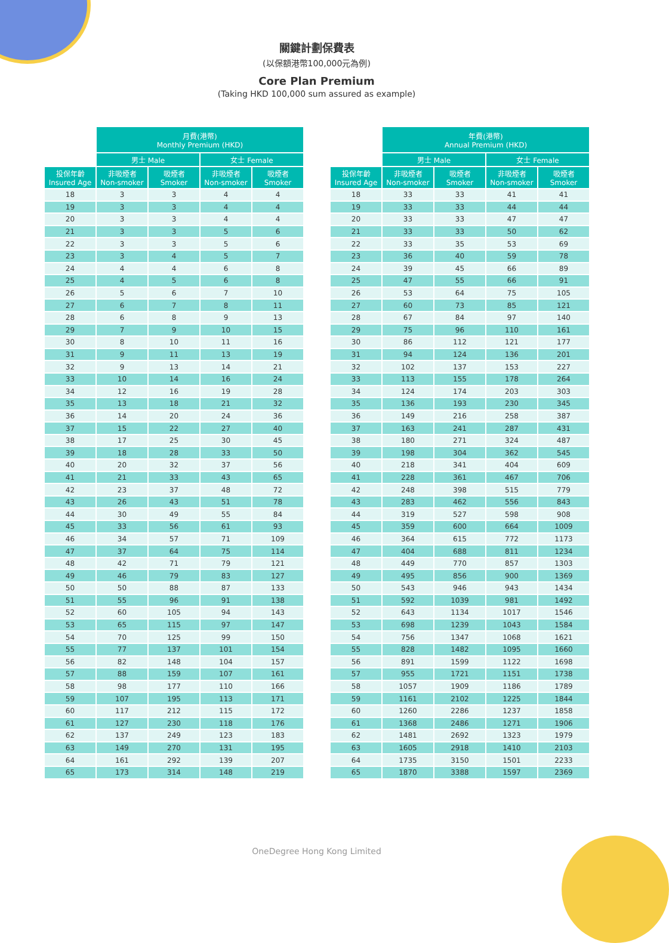關鍵計劃保費表
(以保額港幣100,000元為例)
Core Plan Premium
(Taking HKD 100,000 sum assured as example)
| | 月費(港幣) Monthly Premium (HKD) | | | |
| --- | --- | --- | --- | --- |
| | 男士 Male | | 女士 Female | |
| 投保年齡 Insured Age | 非吸煙者 Non-smoker | 吸煙者 Smoker | 非吸煙者 Non-smoker | 吸煙者 Smoker |
| 18 | 3 | 3 | 4 | 4 |
| 19 | 3 | 3 | 4 | 4 |
| 20 | 3 | 3 | 4 | 4 |
| 21 | 3 | 3 | 5 | 6 |
| 22 | 3 | 3 | 5 | 6 |
| 23 | 3 | 4 | 5 | 7 |
| 24 | 4 | 4 | 6 | 8 |
| 25 | 4 | 5 | 6 | 8 |
| 26 | 5 | 6 | 7 | 10 |
| 27 | 6 | 7 | 8 | 11 |
| 28 | 6 | 8 | 9 | 13 |
| 29 | 7 | 9 | 10 | 15 |
| 30 | 8 | 10 | 11 | 16 |
| 31 | 9 | 11 | 13 | 19 |
| 32 | 9 | 13 | 14 | 21 |
| 33 | 10 | 14 | 16 | 24 |
| 34 | 12 | 16 | 19 | 28 |
| 35 | 13 | 18 | 21 | 32 |
| 36 | 14 | 20 | 24 | 36 |
| 37 | 15 | 22 | 27 | 40 |
| 38 | 17 | 25 | 30 | 45 |
| 39 | 18 | 28 | 33 | 50 |
| 40 | 20 | 32 | 37 | 56 |
| 41 | 21 | 33 | 43 | 65 |
| 42 | 23 | 37 | 48 | 72 |
| 43 | 26 | 43 | 51 | 78 |
| 44 | 30 | 49 | 55 | 84 |
| 45 | 33 | 56 | 61 | 93 |
| 46 | 34 | 57 | 71 | 109 |
| 47 | 37 | 64 | 75 | 114 |
| 48 | 42 | 71 | 79 | 121 |
| 49 | 46 | 79 | 83 | 127 |
| 50 | 50 | 88 | 87 | 133 |
| 51 | 55 | 96 | 91 | 138 |
| 52 | 60 | 105 | 94 | 143 |
| 53 | 65 | 115 | 97 | 147 |
| 54 | 70 | 125 | 99 | 150 |
| 55 | 77 | 137 | 101 | 154 |
| 56 | 82 | 148 | 104 | 157 |
| 57 | 88 | 159 | 107 | 161 |
| 58 | 98 | 177 | 110 | 166 |
| 59 | 107 | 195 | 113 | 171 |
| 60 | 117 | 212 | 115 | 172 |
| 61 | 127 | 230 | 118 | 176 |
| 62 | 137 | 249 | 123 | 183 |
| 63 | 149 | 270 | 131 | 195 |
| 64 | 161 | 292 | 139 | 207 |
| 65 | 173 | 314 | 148 | 219 |
| | 年費(港幣) Annual Premium (HKD) | | | |
| --- | --- | --- | --- | --- |
| | 男士 Male | | 女士 Female | |
| 投保年齡 Insured Age | 非吸煙者 Non-smoker | 吸煙者 Smoker | 非吸煙者 Non-smoker | 吸煙者 Smoker |
| 18 | 33 | 33 | 41 | 41 |
| 19 | 33 | 33 | 44 | 44 |
| 20 | 33 | 33 | 47 | 47 |
| 21 | 33 | 33 | 50 | 62 |
| 22 | 33 | 35 | 53 | 69 |
| 23 | 36 | 40 | 59 | 78 |
| 24 | 39 | 45 | 66 | 89 |
| 25 | 47 | 55 | 66 | 91 |
| 26 | 53 | 64 | 75 | 105 |
| 27 | 60 | 73 | 85 | 121 |
| 28 | 67 | 84 | 97 | 140 |
| 29 | 75 | 96 | 110 | 161 |
| 30 | 86 | 112 | 121 | 177 |
| 31 | 94 | 124 | 136 | 201 |
| 32 | 102 | 137 | 153 | 227 |
| 33 | 113 | 155 | 178 | 264 |
| 34 | 124 | 174 | 203 | 303 |
| 35 | 136 | 193 | 230 | 345 |
| 36 | 149 | 216 | 258 | 387 |
| 37 | 163 | 241 | 287 | 431 |
| 38 | 180 | 271 | 324 | 487 |
| 39 | 198 | 304 | 362 | 545 |
| 40 | 218 | 341 | 404 | 609 |
| 41 | 228 | 361 | 467 | 706 |
| 42 | 248 | 398 | 515 | 779 |
| 43 | 283 | 462 | 556 | 843 |
| 44 | 319 | 527 | 598 | 908 |
| 45 | 359 | 600 | 664 | 1009 |
| 46 | 364 | 615 | 772 | 1173 |
| 47 | 404 | 688 | 811 | 1234 |
| 48 | 449 | 770 | 857 | 1303 |
| 49 | 495 | 856 | 900 | 1369 |
| 50 | 543 | 946 | 943 | 1434 |
| 51 | 592 | 1039 | 981 | 1492 |
| 52 | 643 | 1134 | 1017 | 1546 |
| 53 | 698 | 1239 | 1043 | 1584 |
| 54 | 756 | 1347 | 1068 | 1621 |
| 55 | 828 | 1482 | 1095 | 1660 |
| 56 | 891 | 1599 | 1122 | 1698 |
| 57 | 955 | 1721 | 1151 | 1738 |
| 58 | 1057 | 1909 | 1186 | 1789 |
| 59 | 1161 | 2102 | 1225 | 1844 |
| 60 | 1260 | 2286 | 1237 | 1858 |
| 61 | 1368 | 2486 | 1271 | 1906 |
| 62 | 1481 | 2692 | 1323 | 1979 |
| 63 | 1605 | 2918 | 1410 | 2103 |
| 64 | 1735 | 3150 | 1501 | 2233 |
| 65 | 1870 | 3388 | 1597 | 2369 |
OneDegree Hong Kong Limited